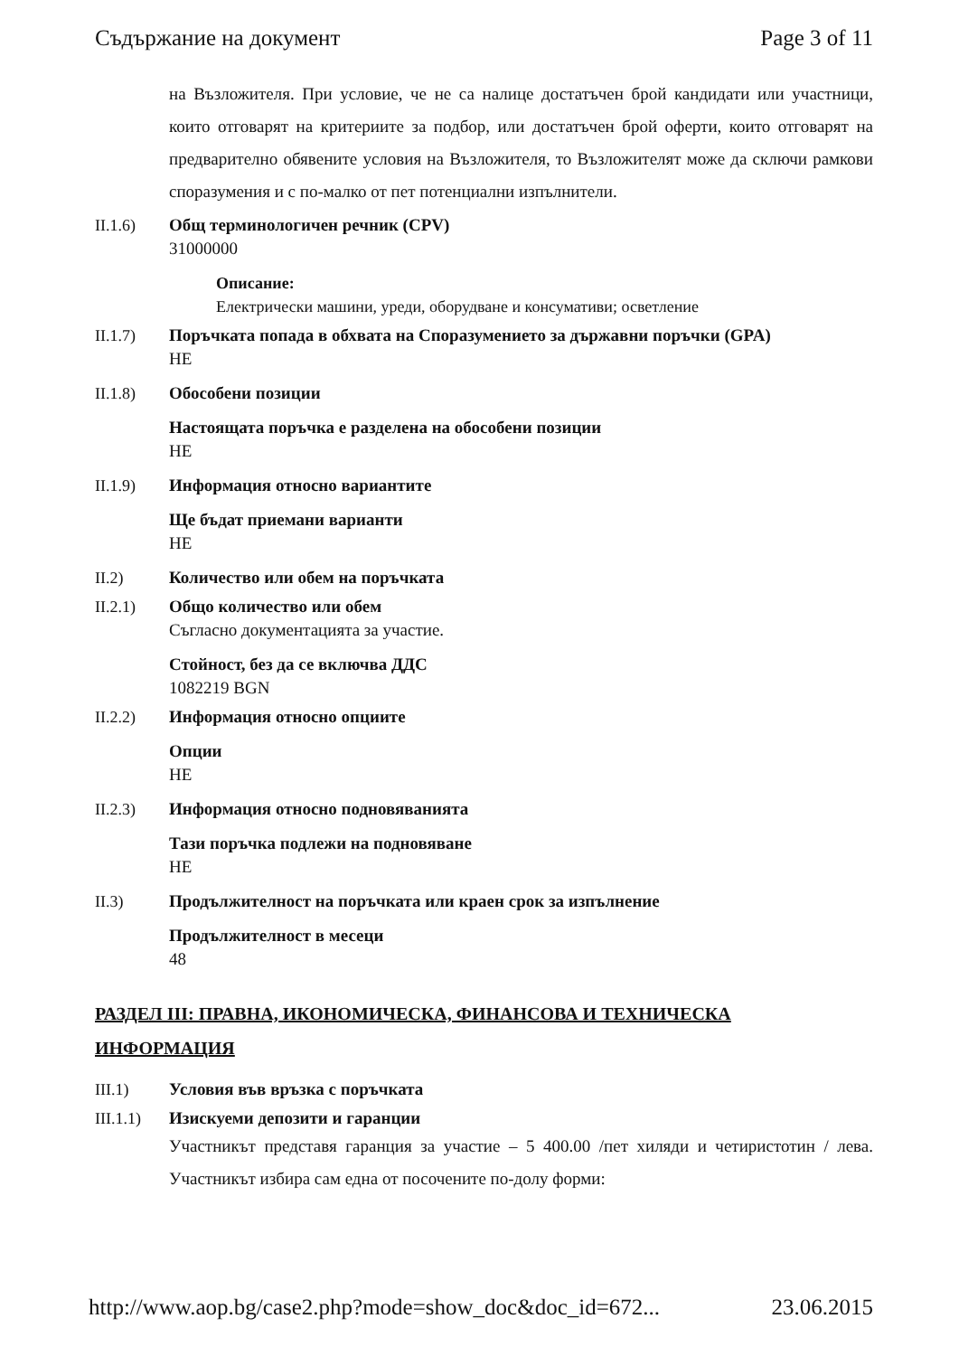Съдържание на документ Page 3 of 11
на Възложителя. При условие, че не са налице достатъчен брой кандидати или участници, които отговарят на критериите за подбор, или достатъчен брой оферти, които отговарят на предварително обявените условия на Възложителя, то Възложителят може да сключи рамкови споразумения и с по-малко от пет потенциални изпълнители.
II.1.6) Общ терминологичен речник (CPV)
31000000
Описание:
Електрически машини, уреди, оборудване и консумативи; осветление
II.1.7) Поръчката попада в обхвата на Споразумението за държавни поръчки (GPA)
НЕ
II.1.8) Обособени позиции
Настоящата поръчка е разделена на обособени позиции
НЕ
II.1.9) Информация относно вариантите
Ще бъдат приемани варианти
НЕ
II.2) Количество или обем на поръчката
II.2.1) Общо количество или обем
Съгласно документацията за участие.
Стойност, без да се включва ДДС
1082219 BGN
II.2.2) Информация относно опциите
Опции
НЕ
II.2.3) Информация относно подновяванията
Тази поръчка подлежи на подновяване
НЕ
II.3) Продължителност на поръчката или краен срок за изпълнение
Продължителност в месеци
48
РАЗДЕЛ III: ПРАВНА, ИКОНОМИЧЕСКА, ФИНАНСОВА И ТЕХНИЧЕСКА ИНФОРМАЦИЯ
III.1) Условия във връзка с поръчката
III.1.1) Изискуеми депозити и гаранции
Участникът представя гаранция за участие – 5 400.00 /пет хиляди и четиристотин / лева. Участникът избира сам една от посочените по-долу форми:
http://www.aop.bg/case2.php?mode=show_doc&doc_id=672... 23.06.2015